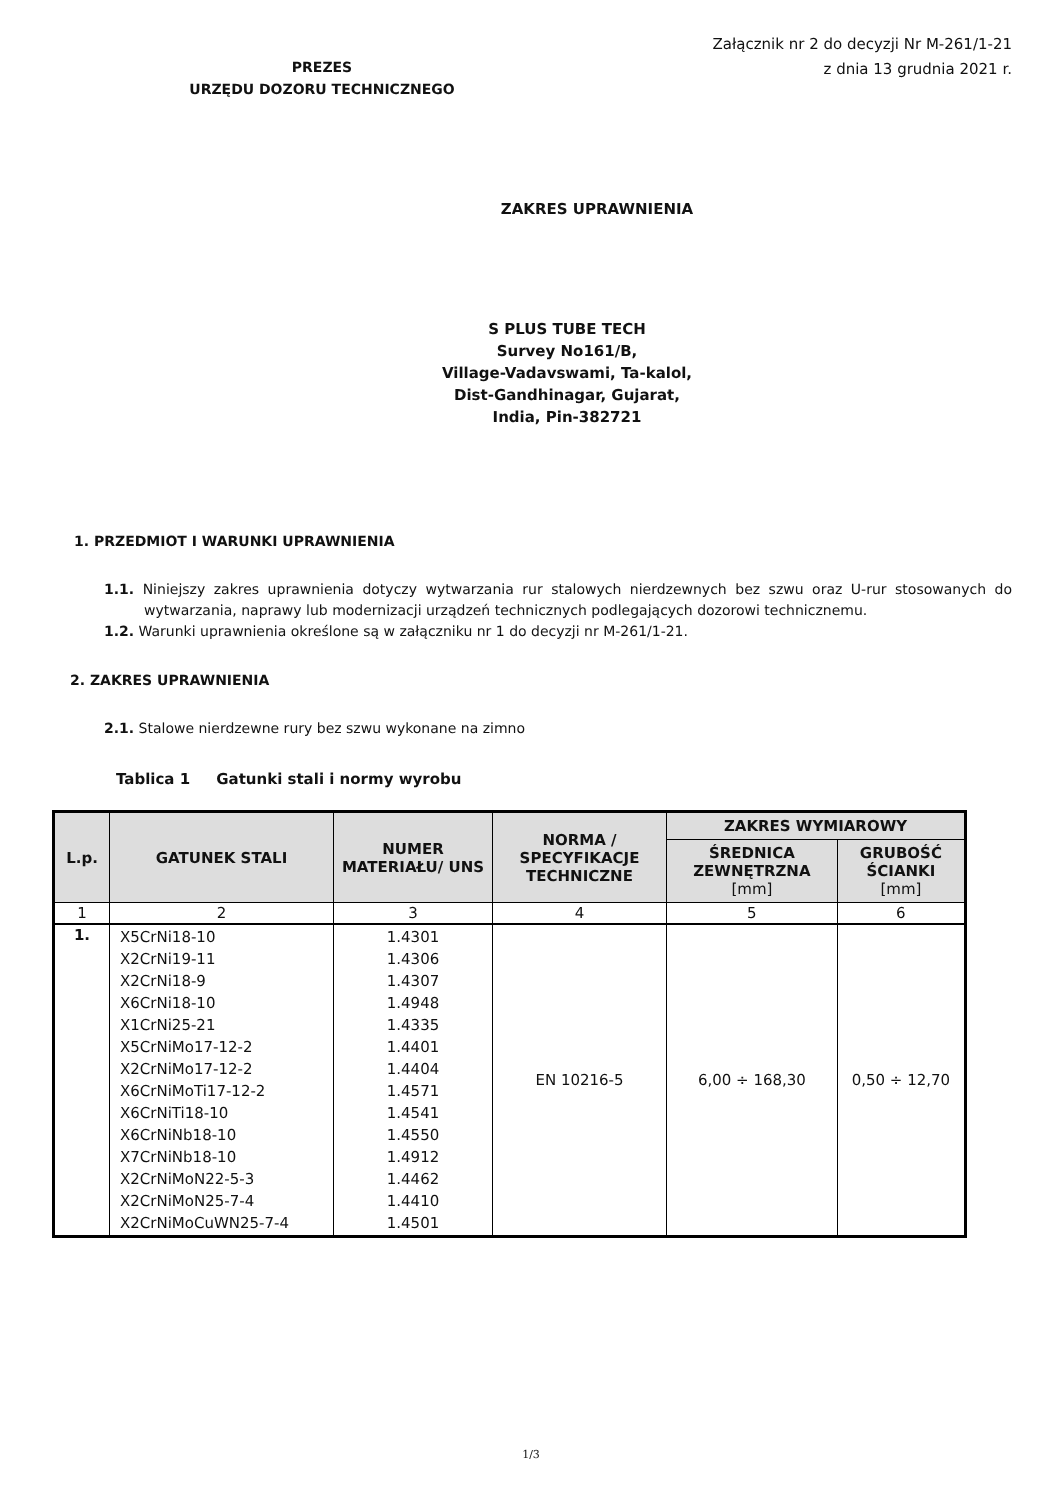PREZES
URZĘDU DOZORU TECHNICZNEGO
Załącznik nr 2 do decyzji Nr M-261/1-21
z dnia 13 grudnia 2021 r.
ZAKRES UPRAWNIENIA
S PLUS TUBE TECH
Survey No161/B,
Village-Vadavswami, Ta-kalol,
Dist-Gandhinagar, Gujarat,
India, Pin-382721
1. PRZEDMIOT I WARUNKI UPRAWNIENIA
1.1. Niniejszy zakres uprawnienia dotyczy wytwarzania rur stalowych nierdzewnych bez szwu oraz U-rur stosowanych do wytwarzania, naprawy lub modernizacji urządzeń technicznych podlegających dozorowi technicznemu.
1.2. Warunki uprawnienia określone są w załączniku nr 1 do decyzji nr M-261/1-21.
2. ZAKRES UPRAWNIENIA
2.1. Stalowe nierdzewne rury bez szwu wykonane na zimno
Tablica 1 Gatunki stali i normy wyrobu
| L.p. | GATUNEK STALI | NUMER MATERIAŁU/ UNS | NORMA / SPECYFIKACJE TECHNICZNE | ZAKRES WYMIAROWY | |
| --- | --- | --- | --- | --- | --- |
| | | | | ŚREDNICA ZEWNĘTRZNA [mm] | GRUBOŚĆ ŚCIANKI [mm] |
| 1 | 2 | 3 | 4 | 5 | 6 |
| 1. | X5CrNi18-10 X2CrNi19-11 X2CrNi18-9 X6CrNi18-10 X1CrNi25-21 X5CrNiMo17-12-2 X2CrNiMo17-12-2 X6CrNiMoTi17-12-2 X6CrNiTi18-10 X6CrNiNb18-10 X7CrNiNb18-10 X2CrNiMoN22-5-3 X2CrNiMoN25-7-4 X2CrNiMoCuWN25-7-4 | 1.4301 1.4306 1.4307 1.4948 1.4335 1.4401 1.4404 1.4571 1.4541 1.4550 1.4912 1.4462 1.4410 1.4501 | EN 10216-5 | 6,00 ÷ 168,30 | 0,50 ÷ 12,70 |
1/3